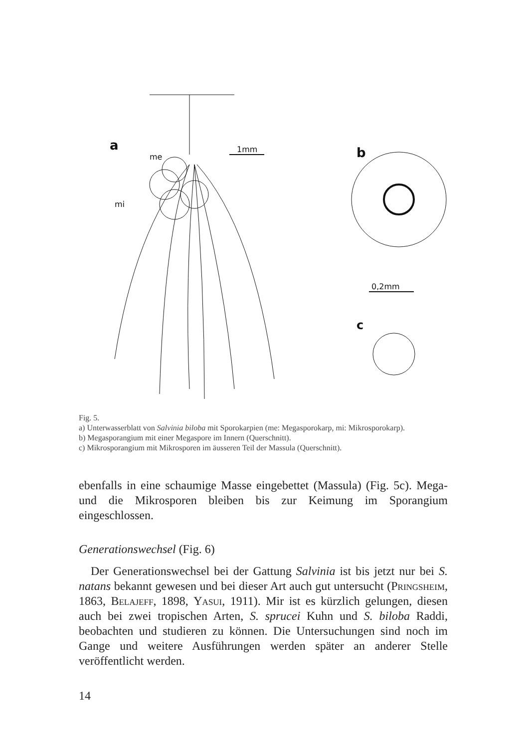a
me
mi
1mm
b
0,2mm
c
Fig. 5.
a) Unterwasserblatt von Salvinia biloba mit Sporokarpien (me: Megasporokarp, mi: Mikrosporokarp).
b) Megasporangium mit einer Megaspore im Innern (Querschnitt).
c) Mikrosporangium mit Mikrosporen im äusseren Teil der Massula (Querschnitt).
ebenfalls in eine schaumige Masse eingebettet (Massula) (Fig. 5c). Mega- und die Mikrosporen bleiben bis zur Keimung im Sporangium eingeschlossen.
Generationswechsel (Fig. 6)
Der Generationswechsel bei der Gattung Salvinia ist bis jetzt nur bei S. natans bekannt gewesen und bei dieser Art auch gut untersucht (Pringsheim, 1863, Belajeff, 1898, Yasui, 1911). Mir ist es kürzlich gelungen, diesen auch bei zwei tropischen Arten, S. sprucei Kuhn und S. biloba Raddi, beobachten und studieren zu können. Die Untersuchungen sind noch im Gange und weitere Ausführungen werden später an anderer Stelle veröffentlicht werden.
14